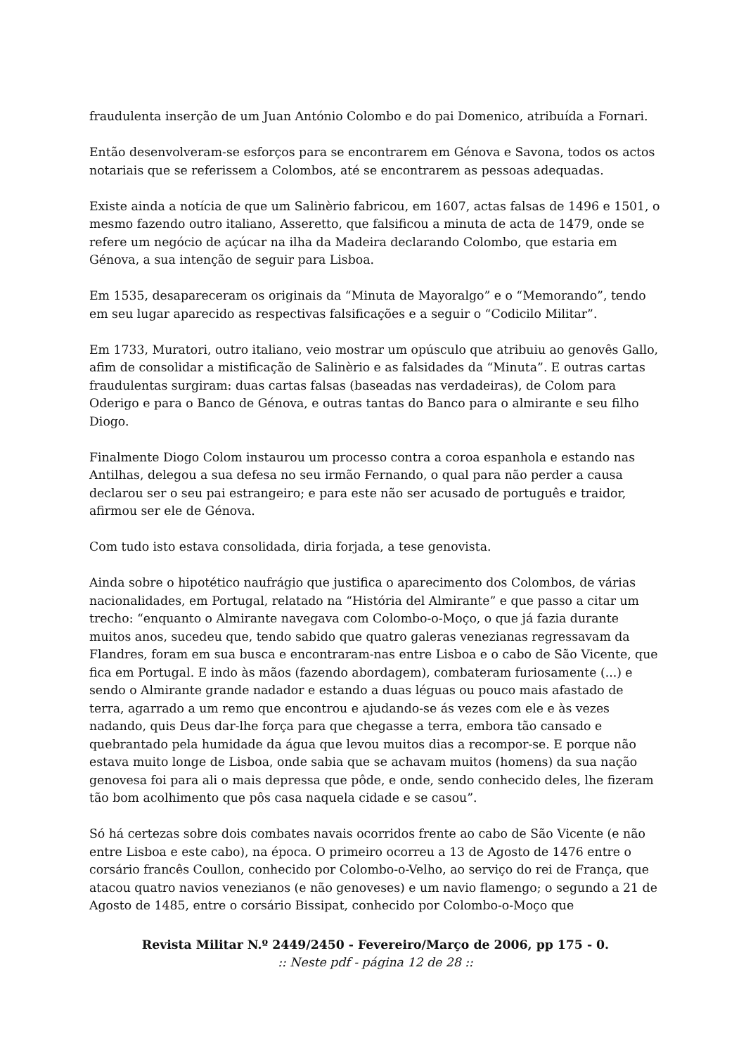fraudulenta inserção de um Juan António Colombo e do pai Domenico, atribuída a Fornari.
Então desenvolveram-se esforços para se encontrarem em Génova e Savona, todos os actos notariais que se referissem a Colombos, até se encontrarem as pessoas adequadas.
Existe ainda a notícia de que um Salinèrio fabricou, em 1607, actas falsas de 1496 e 1501, o mesmo fazendo outro italiano, Asseretto, que falsificou a minuta de acta de 1479, onde se refere um negócio de açúcar na ilha da Madeira declarando Colombo, que estaria em Génova, a sua intenção de seguir para Lisboa.
Em 1535, desapareceram os originais da “Minuta de Mayoralgo” e o “Memorando”, tendo em seu lugar aparecido as respectivas falsificações e a seguir o “Codicilo Militar”.
Em 1733, Muratori, outro italiano, veio mostrar um opúsculo que atribuiu ao genovês Gallo, afim de consolidar a mistificação de Salinèrio e as falsidades da “Minuta”. E outras cartas fraudulentas surgiram: duas cartas falsas (baseadas nas verdadeiras), de Colom para Oderigo e para o Banco de Génova, e outras tantas do Banco para o almirante e seu filho Diogo.
Finalmente Diogo Colom instaurou um processo contra a coroa espanhola e estando nas Antilhas, delegou a sua defesa no seu irmão Fernando, o qual para não perder a causa declarou ser o seu pai estrangeiro; e para este não ser acusado de português e traidor, afirmou ser ele de Génova.
Com tudo isto estava consolidada, diria forjada, a tese genovista.
Ainda sobre o hipotético naufrágio que justifica o aparecimento dos Colombos, de várias nacionalidades, em Portugal, relatado na “História del Almirante” e que passo a citar um trecho: “enquanto o Almirante navegava com Colombo-o-Moço, o que já fazia durante muitos anos, sucedeu que, tendo sabido que quatro galeras venezianas regressavam da Flandres, foram em sua busca e encontraram-nas entre Lisboa e o cabo de São Vicente, que fica em Portugal. E indo às mãos (fazendo abordagem), combateram furiosamente (...) e sendo o Almirante grande nadador e estando a duas léguas ou pouco mais afastado de terra, agarrado a um remo que encontrou e ajudando-se ás vezes com ele e às vezes nadando, quis Deus dar-lhe força para que chegasse a terra, embora tão cansado e quebrantado pela humidade da água que levou muitos dias a recompor-se. E porque não estava muito longe de Lisboa, onde sabia que se achavam muitos (homens) da sua nação genovesa foi para ali o mais depressa que pôde, e onde, sendo conhecido deles, lhe fizeram tão bom acolhimento que pôs casa naquela cidade e se casou”.
Só há certezas sobre dois combates navais ocorridos frente ao cabo de São Vicente (e não entre Lisboa e este cabo), na época. O primeiro ocorreu a 13 de Agosto de 1476 entre o corsário francês Coullon, conhecido por Colombo-o-Velho, ao serviço do rei de França, que atacou quatro navios venezianos (e não genoveses) e um navio flamengo; o segundo a 21 de Agosto de 1485, entre o corsário Bissipat, conhecido por Colombo-o-Moço que
Revista Militar N.º 2449/2450 - Fevereiro/Março de 2006, pp 175 - 0.:: Neste pdf - página 12 de 28 ::